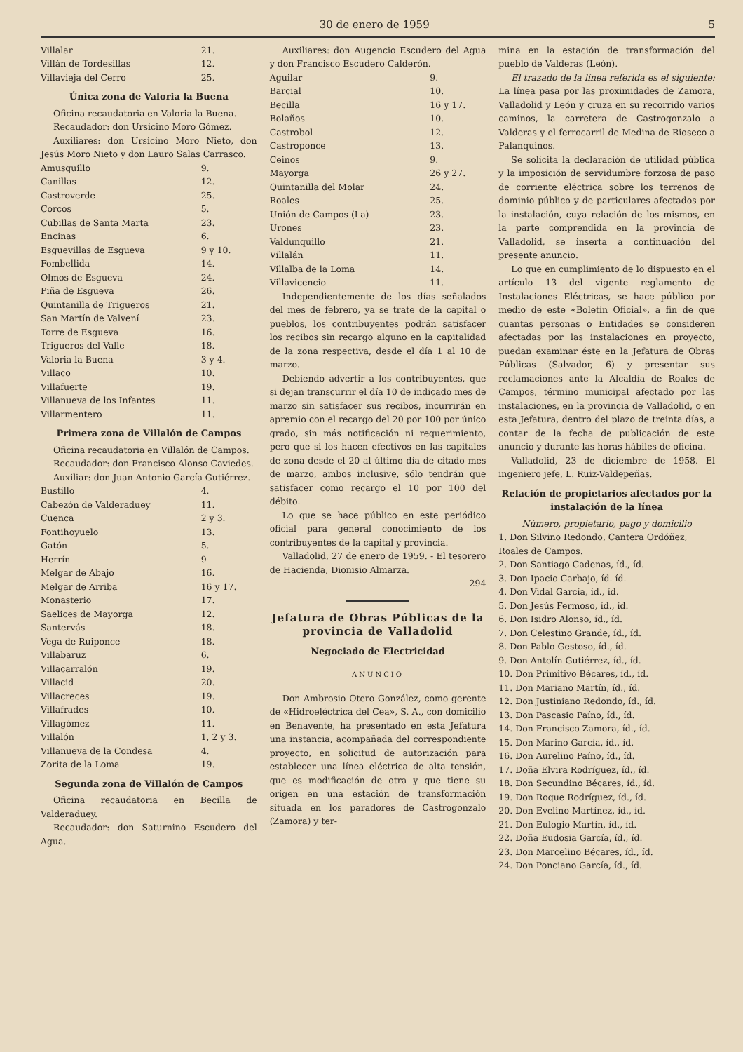30 de enero de 1959 5
| Villalar | 21. |
| Villán de Tordesillas | 12. |
| Villavieja del Cerro | 25. |
Única zona de Valoria la Buena
Oficina recaudatoria en Valoria la Buena.
Recaudador: don Ursicino Moro Gómez.
Auxiliares: don Ursicino Moro Nieto, don Jesús Moro Nieto y don Lauro Salas Carrasco.
| Amusquillo | 9. |
| Canillas | 12. |
| Castroverde | 25. |
| Corcos | 5. |
| Cubillas de Santa Marta | 23. |
| Encinas | 6. |
| Esguevillas de Esgueva | 9 y 10. |
| Fombellida | 14. |
| Olmos de Esgueva | 24. |
| Piña de Esgueva | 26. |
| Quintanilla de Trigueros | 21. |
| San Martín de Valvení | 23. |
| Torre de Esgueva | 16. |
| Trigueros del Valle | 18. |
| Valoria la Buena | 3 y 4. |
| Villaco | 10. |
| Villafuerte | 19. |
| Villanueva de los Infantes | 11. |
| Villarmentero | 11. |
Primera zona de Villalón de Campos
Oficina recaudatoria en Villalón de Campos.
Recaudador: don Francisco Alonso Caviedes.
Auxiliar: don Juan Antonio García Gutiérrez.
| Bustillo | 4. |
| Cabezón de Valderaduey | 11. |
| Cuenca | 2 y 3. |
| Fontihoyuelo | 13. |
| Gatón | 5. |
| Herrín | 9 |
| Melgar de Abajo | 16. |
| Melgar de Arriba | 16 y 17. |
| Monasterio | 17. |
| Saelices de Mayorga | 12. |
| Santervás | 18. |
| Vega de Ruiponce | 18. |
| Villabaruz | 6. |
| Villacarralón | 19. |
| Villacid | 20. |
| Villacreces | 19. |
| Villafrades | 10. |
| Villagómez | 11. |
| Villalón | 1, 2 y 3. |
| Villanueva de la Condesa | 4. |
| Zorita de la Loma | 19. |
Segunda zona de Villalón de Campos
Oficina recaudatoria en Becilla de Valderaduey.
Recaudador: don Saturnino Escudero del Agua.
Auxiliares: don Augencio Escudero del Agua y don Francisco Escudero Calderón.
| Aguilar | 9. |
| Barcial | 10. |
| Becilla | 16 y 17. |
| Bolaños | 10. |
| Castrobol | 12. |
| Castroponce | 13. |
| Ceinos | 9. |
| Mayorga | 26 y 27. |
| Quintanilla del Molar | 24. |
| Roales | 25. |
| Unión de Campos (La) | 23. |
| Urones | 23. |
| Valdunquillo | 21. |
| Villalán | 11. |
| Villalba de la Loma | 14. |
| Villavicencio | 11. |
Independientemente de los días señalados del mes de febrero, ya se trate de la capital o pueblos, los contribuyentes podrán satisfacer los recibos sin recargo alguno en la capitalidad de la zona respectiva, desde el día 1 al 10 de marzo.
Debiendo advertir a los contribuyentes, que si dejan transcurrir el día 10 de indicado mes de marzo sin satisfacer sus recibos, incurrirán en apremio con el recargo del 20 por 100 por único grado, sin más notificación ni requerimiento, pero que si los hacen efectivos en las capitales de zona desde el 20 al último día de citado mes de marzo, ambos inclusive, sólo tendrán que satisfacer como recargo el 10 por 100 del débito.
Lo que se hace público en este periódico oficial para general conocimiento de los contribuyentes de la capital y provincia.
Valladolid, 27 de enero de 1959. - El tesorero de Hacienda, Dionisio Almarza.
294
Jefatura de Obras Públicas de la provincia de Valladolid
Negociado de Electricidad
ANUNCIO
Don Ambrosio Otero González, como gerente de «Hidroeléctrica del Cea», S. A., con domicilio en Benavente, ha presentado en esta Jefatura una instancia, acompañada del correspondiente proyecto, en solicitud de autorización para establecer una línea eléctrica de alta tensión, que es modificación de otra y que tiene su origen en una estación de transformación situada en los paradores de Castrogonzalo (Zamora) y ter-
mina en la estación de transformación del pueblo de Valderas (León).
El trazado de la línea referida es el siguiente: La línea pasa por las proximidades de Zamora, Valladolid y León y cruza en su recorrido varios caminos, la carretera de Castrogonzalo a Valderas y el ferrocarril de Medina de Rioseco a Palanquinos.
Se solicita la declaración de utilidad pública y la imposición de servidumbre forzosa de paso de corriente eléctrica sobre los terrenos de dominio público y de particulares afectados por la instalación, cuya relación de los mismos, en la parte comprendida en la provincia de Valladolid, se inserta a continuación del presente anuncio.
Lo que en cumplimiento de lo dispuesto en el artículo 13 del vigente reglamento de Instalaciones Eléctricas, se hace público por medio de este «Boletín Oficial», a fin de que cuantas personas o Entidades se consideren afectadas por las instalaciones en proyecto, puedan examinar éste en la Jefatura de Obras Públicas (Salvador, 6) y presentar sus reclamaciones ante la Alcaldía de Roales de Campos, término municipal afectado por las instalaciones, en la provincia de Valladolid, o en esta Jefatura, dentro del plazo de treinta días, a contar de la fecha de publicación de este anuncio y durante las horas hábiles de oficina.
Valladolid, 23 de diciembre de 1958. El ingeniero jefe, L. Ruiz-Valdepeñas.
Relación de propietarios afectados por la instalación de la línea
Número, propietario, pago y domicilio
1. Don Silvino Redondo, Cantera Ordóñez, Roales de Campos.
2. Don Santiago Cadenas, íd., íd.
3. Don Ipacio Carbajo, íd. íd.
4. Don Vidal García, íd., íd.
5. Don Jesús Fermoso, íd., íd.
6. Don Isidro Alonso, íd., íd.
7. Don Celestino Grande, íd., íd.
8. Don Pablo Gestoso, íd., íd.
9. Don Antolín Gutiérrez, íd., íd.
10. Don Primitivo Bécares, íd., íd.
11. Don Mariano Martín, íd., íd.
12. Don Justiniano Redondo, íd., íd.
13. Don Pascasio Paíno, íd., íd.
14. Don Francisco Zamora, íd., íd.
15. Don Marino García, íd., íd.
16. Don Aurelino Paíno, íd., íd.
17. Doña Elvira Rodríguez, íd., íd.
18. Don Secundino Bécares, íd., íd.
19. Don Roque Rodríguez, íd., íd.
20. Don Evelino Martínez, íd., íd.
21. Don Eulogio Martín, íd., íd.
22. Doña Eudosia García, íd., íd.
23. Don Marcelino Bécares, íd., íd.
24. Don Ponciano García, íd., íd.